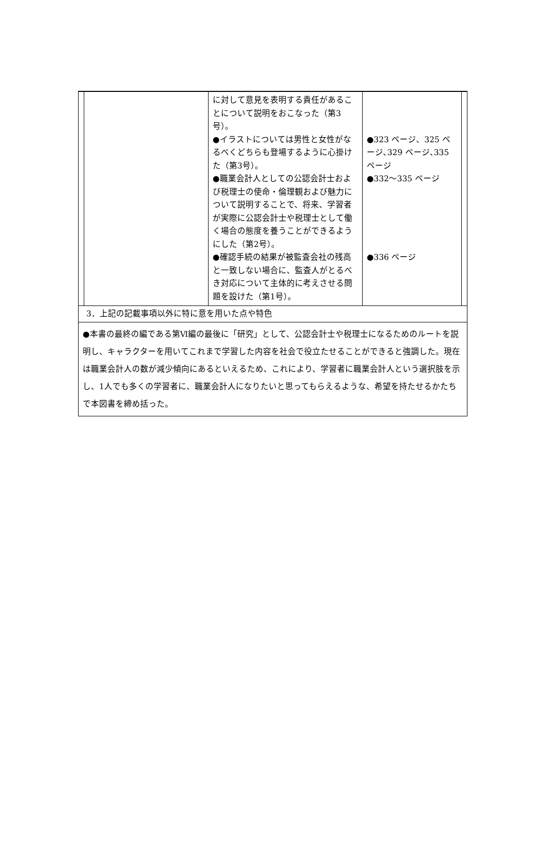| | に対して意見を表明する責任があることについて説明をおこなった（第3号）。 ●イラストについては男性と女性がなるべくどちらも登場するように心掛けた（第3号）。 ●職業会計人としての公認会計士および税理士の使命・倫理観および魅力について説明することで、将来、学習者が実際に公認会計士や税理士として働く場合の態度を養うことができるようにした（第2号）。 ●確認手続の結果が被監査会社の残高と一致しない場合に、監査人がとるべき対応について主体的に考えさせる問題を設けた（第1号）。 | ●323 ページ、325 ページ､329 ページ､335 ページ ●332～335 ページ ●336 ページ |
3．上記の記載事項以外に特に意を用いた点や特色
●本書の最終の編である第Ⅵ編の最後に「研究」として、公認会計士や税理士になるためのルートを説明し、キャラクターを用いてこれまで学習した内容を社会で役立たせることができると強調した。現在は職業会計人の数が減少傾向にあるといえるため、これにより、学習者に職業会計人という選択肢を示し、1人でも多くの学習者に、職業会計人になりたいと思ってもらえるような、希望を持たせるかたちで本図書を締め括った。